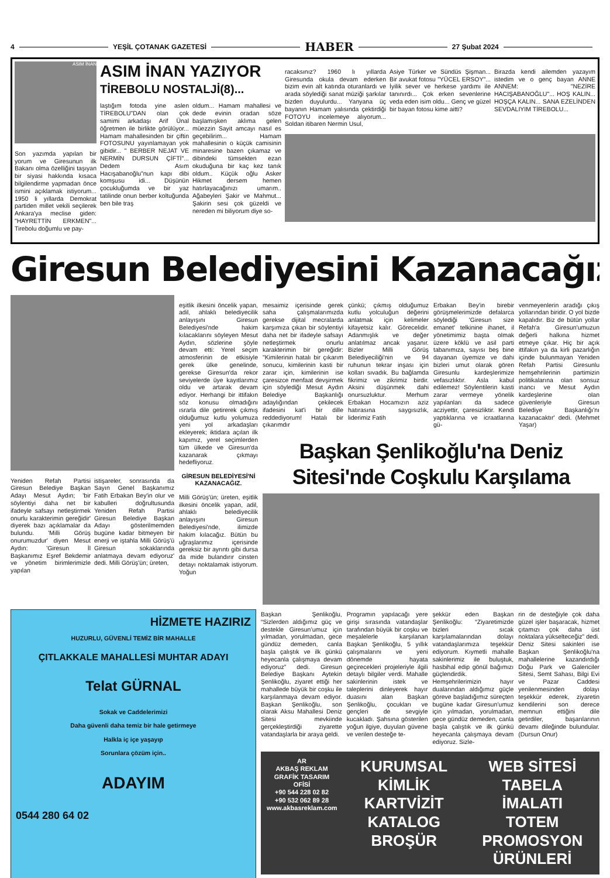4 YEŞİL ÇOTANAK GAZETESİ HABER 27 Şubat 2024
ASIM İNAN
Son yazımda yapılan bir yorum ve Giresunun ilk Bakanı olma özelliğini taşıyan bir siyasi hakkında kısaca bilgilendirme yapmadan önce ismini açıklamak istiyorum... 1950 li yıllarda Demokrat partiden millet vekili seçilerek Ankara'ya meclise giden: "HAYRETTİN ERKMEN"... Tirebolu doğumlu ve pay-
ASIM İNAN YAZIYOR
TİREBOLU NOSTALJİ(8)...
laştığım fotoda yine aslen TİREBOLU"DAN olan çok samimi arkadaşı Arif Ünal öğretmen ile birlikte görülüyor... Hamam mahallesinden bir çiftin FOTOSUNU yayınlamayan yok gibidir... " BERBER NEJAT VE NERMİN DURSUN ÇİFTİ"... Dedem Asım Hacışabanoğlu"nun kapı dibi komşusu idi... Düşünün çocukluğumda ve bir yaz tatilinde onun berber koltuğunda ben bile traş
oldum... Hamam mahallesi ve dede evinin oradan söze başlamışken aklıma gelen müezzin Sayit amcayı nasıl es geçebilirim... Hamam mahallesinin o küçük camisinin minaresine bazen çıkamaz ve dibindeki tümsekten ezan okuduğuna bir kaç kez tanık oldum.. Küçük oğlu Asker Hikmet dersem hemen hatırlayacağınızı umarım.. Ağabeyleri Şakir ve Mahmut... Şakirin sesi çok güzeldi ve nereden mi biliyorum diye so-
racaksınız? 1960 lı yıllarda Giresunda okula devam ederken bizim evin alt katında oturanlardı ve arada söylediği sanat müziği şarkılar bizden duyulurdu... Yanyana üç bayanın Hamam yalısında çektirdiği FOTOYU incelemeye alıyorum... Soldan itibaren Nermin Usul,
Asiye Türker ve Sündüs Şişman... Bir avukat fotosu "YÜCEL ERSOY"... İyilik sever ve herkese yardımı ile tanınırdı... Çok erken sevenlerine veda eden isim oldu... Genç ve güzel bir bayan fotosu kime aitti?
Birazda kendi ailemden yazayım istedim ve o genç bayan ANNE ANNEM: "NEZİRE HACIŞABANOĞLU"... HOŞ KALIN... HOŞÇA KALIN... SANA EZELİNDEN SEVDALIYIM TİREBOLU...
Giresun Belediyesini Kazanacağız
Yeniden Refah Partisi Giresun Belediye Başkan Adayı Mesut Aydın; 'bir söylentiyi daha net bir ifadeyle safsayı netleştirmek onurlu karakterimin gereğidir' diyerek bazı açıklamalar da bulundu. 'Milli Görüş onurumuzdur' diyen Mesut Aydın: 'Giresun İl Başkanımız Eşref Bekdemir ve yönetim birimlerimizle yapılan
istişareler, sonrasında da Sayın Genel Başkanımız Fatih Erbakan Bey'in olur ve kabulleri doğrultusunda Yeniden Refah Partisi Giresun Belediye Başkan Adayı gösterilmemden bugüne kadar bitmeyen bir enerji ve iştahla Milli Görüş'ü Giresun sokaklarında anlatmaya devam ediyoruz' dedi. Milli Görüş'ün; üreten,
eşitlik ilkesini öncelik yapan, adil, ahlaklı belediyecilik anlayışını Giresun Belediyesi'nde hakim kılacaklarını söyleyen Mesut Aydın, sözlerine şöyle devam etti: Yerel seçim atmosferinin de etkisiyle gerek ülke genelinde, gerekse Giresun'da rekor seviyelerde üye kayıtlarımız oldu ve artarak devam ediyor. Herhangi bir ittifakın söz konusu olmadığını ısrarla dile getirerek çıkmış olduğumuz kutlu yolumuza yeni yol arkadaşları ekleyerek; iktidara açılan ilk kapımız, yerel seçimlerden tüm ülkede ve Giresun'da kazanarak çıkmayı hedefliyoruz.
GİRESUN BELEDİYESİ'Nİ KAZANACAĞIZ.
Milli Görüş'ün; üreten, eşitlik ilkesini öncelik yapan, adil, ahlaklı belediyecilik anlayışını Giresun Belediyesi'nde, ilimizde hakim kılacağız. Bütün bu uğraşlarımız içerisinde gereksiz bir ayrıntı gibi dursa da mide bulandırır cinsten detayı noktalamak istiyorum. Yoğun
mesaimiz içerisinde gerek saha çalışmalarımızda gerekse dijital mecralarda karşımıza çıkan bir söylentiyi daha net bir ifadeyle safsayı netleştirmek onurlu karakterimin bir gereğidir: "Kimilerinin hatalı bir çıkarım sonucu, kimilerinin kasti bir zarar için, kimilerinin ise çaresizce menfaat devşirmek için söylediği Mesut Aydın Belediye Başkanlığı adaylığından çekilecek ifadesini kat'i bir dille reddediyorum! Hatalı bir çıkarımdır
çünkü; çıkmış olduğumuz kutlu yolculuğun değerini anlatmak için kelimeler kifayetsiz kalır. Görecelidir. Adanmışlık ve değer anlatılmaz ancak yaşanır. Bizler Milli Görüş Belediyeciliği'nin ve 94 ruhunun tekrar inşası için kolları sıvadık. Bu bağlamda fikrimiz ve zikrimiz birdir. Aksini düşünmek dahi onursuzluktur. Merhum Erbakan Hocamızın aziz hatırasına saygısızlık, liderimiz Fatih
Erbakan Bey'in birebir görüşmelerimizde defalarca söylediği 'Giresun size emanet' telkinine ihanet, il yönetimimiz başta olmak üzere köklü ve asil parti tabanımıza, sayısı beş bine dayanan üyemize ve dahi bizleri umut olarak gören Giresunlu kardeşlerimize vefasızlıktır. Asla kabul edilemez! Söylentilerin kasti zarar vermeye yönelik yapılanları da sadece acziyettir, çaresizliktir. Kendi yaptıklarına ve icraatlarına gü-
venmeyenlerin aradığı çıkış yollarından biridir. O yol bizde kapalıdır. Biz de bütün yollar Refah'a Giresun'umuzun değerli halkına hizmet etmeye çıkar. Hiç bir açık ittifakın ya da kirli pazarlığın içinde bulunmayan Yeniden Refah Partisi Giresunlu hemşehrilerinin partimizin politikalarına olan sonsuz inancı ve Mesut Aydın kardeşlerine olan güvenleriyle Giresun Belediye Başkanlığı'nı kazanacaktır' dedi. (Mehmet Yaşar)
Başkan Şenlikoğlu'na Deniz Sitesi'nde Coşkulu Karşılama
HİZMETE HAZIRIZ
HUZURLU, GÜVENLİ TEMİZ BİR MAHALLE
ÇITLAKKALE MAHALLESİ MUHTAR ADAYI
Telat GÜRNAL
Sokak ve Caddelerimizi
Daha güvenli daha temiz bir hale getirmeye
Halkla iç içe yaşayıp
Sorunlara çözüm için..
ADAYIM
0544 280 64 02
Başkan Şenlikoğlu, “Sizlerden aldığımız güç ve destekle Giresun’umuz için yılmadan, yorulmadan, gece gündüz demeden, canla başla çalıştık ve ilk günkü heyecanla çalışmaya devam ediyoruz” dedi. Giresun Belediye Başkanı Aytekin Şenlikoğlu, ziyaret ettiği her mahallede büyük bir coşku ile karşılanmaya devam ediyor. Başkan Şenlikoğlu, son olarak Aksu Mahallesi Deniz Sitesi mevkiinde gerçekleştirdiği ziyarette vatandaşlarla bir araya geldi.
Programın yapılacağı yere girişi sırasında vatandaşlar tarafından büyük bir coşku ve meşalelerle karşılanan Başkan Şenlikoğlu, 5 yıllık çalışmalarını ve yeni dönemde hayata geçirecekleri projeleriyle ilgili detaylı bilgiler verdi. Mahalle sakinlerinin istek ve taleplerini dinleyerek hayır duasını alan Başkan Şenlikoğlu, çocukları ve gençleri de sevgiyle kucakladı. Şahsına gösterilen yoğun ilgiye, duyulan güvene ve verilen desteğe te-
şekkür eden Başkan Şenlikoğlu: “Ziyaretimizde bizleri sıcak karşılamalarından dolayı vatandaşlarımıza teşekkür ediyorum. Kıymetli mahalle sakinlerimiz ile buluştuk, hasbihal edip gönül bağımızı güçlendirdik. Hemşehrilerimizin hayır dualarından aldığımız güçle göreve başladığımız süreçten bugüne kadar Giresun’umuz için yılmadan, yorulmadan, gece gündüz demeden, canla başla çalıştık ve ilk günkü heyecanla çalışmaya devam ediyoruz. Sizle-
rin de desteğiyle çok daha güzel işler başaracak, hizmet çıtamızı çok daha üst noktalara yükselteceğiz” dedi. Deniz Sitesi sakinleri ise Başkan Şenlikoğlu'na mahallelerine kazandırdığı Doğu Park ve Galericiler Sitesi, Semt Sahası, Bilgi Evi ve Pazar Caddesi yenilenmesinden dolayı teşekkür ederek, ziyaretin kendilerini son derece memnun ettiğini dile getirdiler, başarılarının devamı dileğinde bulundular. (Dursun Onur)
AR
AKBAŞ REKLAM
GRAFİK TASARIM OFİSİ
+90 544 228 02 82
+90 532 062 89 28
www.akbasreklam.com
KURUMSAL KİMLİK
KARTVİZİT
KATALOG
BROŞÜR
WEB SİTESİ
TABELA İMALATI
TOTEM
PROMOSYON ÜRÜNLERİ